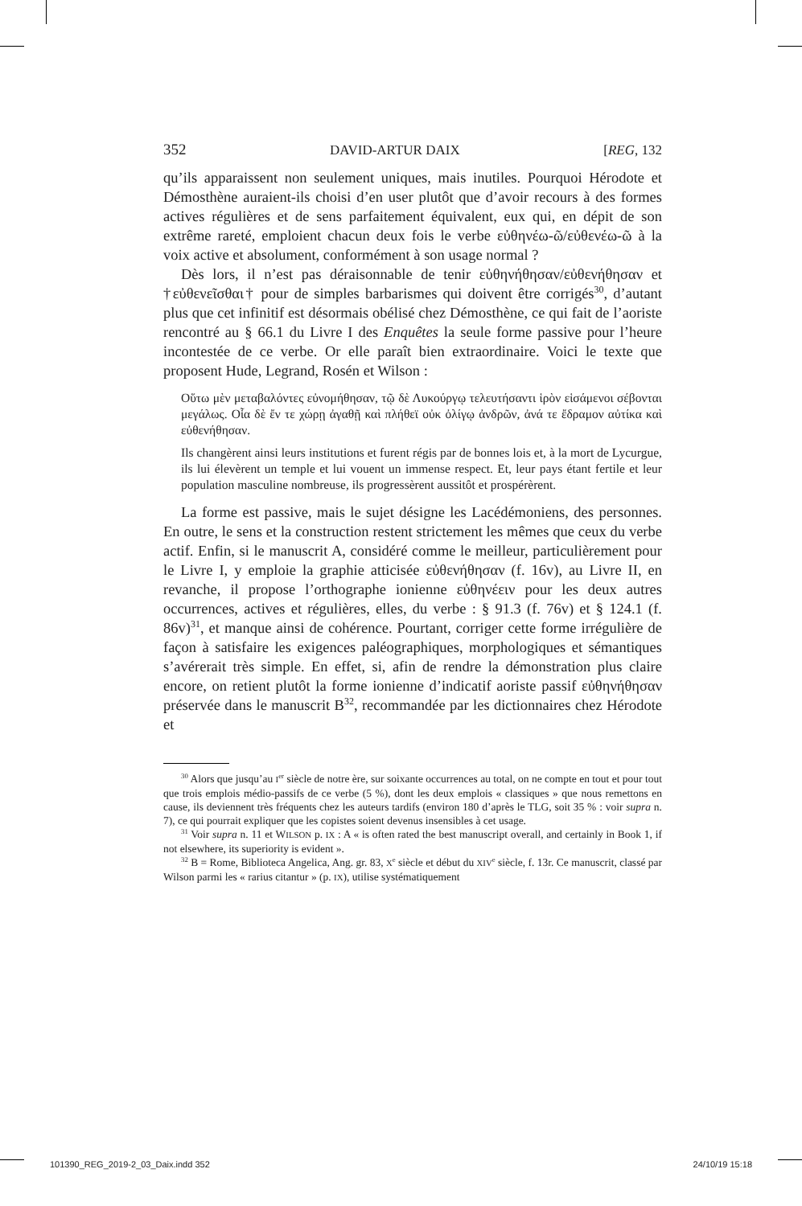352 DAVID-ARTUR DAIX [REG, 132
qu’ils apparaissent non seulement uniques, mais inutiles. Pourquoi Hérodote et Démosthène auraient-ils choisi d’en user plutôt que d’avoir recours à des formes actives régulières et de sens parfaitement équivalent, eux qui, en dépit de son extrême rareté, emploient chacun deux fois le verbe εὐθηνέω-ῶ/εὐθενέω-ῶ à la voix active et absolument, conformément à son usage normal ?
Dès lors, il n’est pas déraisonnable de tenir εὐθηνήθησαν/εὐθενήθησαν et †εὐθενεῖσθαι† pour de simples barbarismes qui doivent être corrigés<sup>30</sup>, d’autant plus que cet infinitif est désormais obélisé chez Démosthène, ce qui fait de l’aoriste rencontré au § 66.1 du Livre I des Enquêtes la seule forme passive pour l’heure incontestée de ce verbe. Or elle paraît bien extraordinaire. Voici le texte que proposent Hude, Legrand, Rosén et Wilson :
Οὕτω μὲν μεταβαλόντες εὐνομήθησαν, τῷ δὲ Λυκούργῳ τελευτήσαντι ἱρὸν εἱσάμενοι σέβονται μεγάλως. Οἷα δὲ ἔν τε χώρῃ ἀγαθῇ καὶ πλήθεϊ οὐκ ὀλίγῳ ἀνδρῶν, ἀνά τε ἔδραμον αὐτίκα καὶ εὐθενήθησαν.
Ils changèrent ainsi leurs institutions et furent régis par de bonnes lois et, à la mort de Lycurgue, ils lui élevèrent un temple et lui vouent un immense respect. Et, leur pays étant fertile et leur population masculine nombreuse, ils progressèrent aussitôt et prospérèrent.
La forme est passive, mais le sujet désigne les Lacédémoniens, des personnes. En outre, le sens et la construction restent strictement les mêmes que ceux du verbe actif. Enfin, si le manuscrit A, considéré comme le meilleur, particulièrement pour le Livre I, y emploie la graphie atticisée εὐθενήθησαν (f. 16v), au Livre II, en revanche, il propose l’orthographe ionienne εὐθηνέειν pour les deux autres occurrences, actives et régulières, elles, du verbe : § 91.3 (f. 76v) et § 124.1 (f. 86v)<sup>31</sup>, et manque ainsi de cohérence. Pourtant, corriger cette forme irrégulière de façon à satisfaire les exigences paléographiques, morphologiques et sémantiques s’avérerait très simple. En effet, si, afin de rendre la démonstration plus claire encore, on retient plutôt la forme ionienne d’indicatif aoriste passif εὐθηνήθησαν préservée dans le manuscrit B<sup>32</sup>, recommandée par les dictionnaires chez Hérodote et
<sup>30</sup> Alors que jusqu’au I<sup>er</sup> siècle de notre ère, sur soixante occurrences au total, on ne compte en tout et pour tout que trois emplois médio-passifs de ce verbe (5 %), dont les deux emplois « classiques » que nous remettons en cause, ils deviennent très fréquents chez les auteurs tardifs (environ 180 d’après le TLG, soit 35 % : voir supra n. 7), ce qui pourrait expliquer que les copistes soient devenus insensibles à cet usage.
<sup>31</sup> Voir supra n. 11 et WILSON p. IX : A « is often rated the best manuscript overall, and certainly in Book 1, if not elsewhere, its superiority is evident ».
<sup>32</sup> B = Rome, Biblioteca Angelica, Ang. gr. 83, X<sup>e</sup> siècle et début du XIV<sup>e</sup> siècle, f. 13r. Ce manuscrit, classé par Wilson parmi les « rarius citantur » (p. IX), utilise systématiquement
101390_REG_2019-2_03_Daix.indd 352 24/10/19 15:18